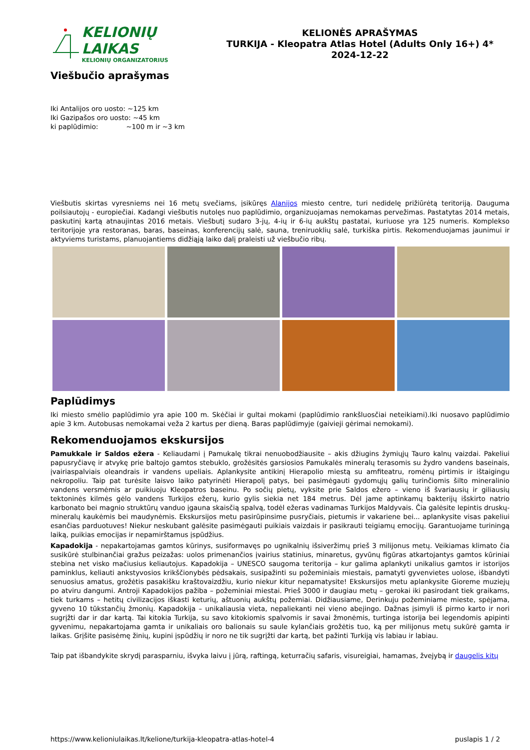KELIONIŲ LAIKAS
KELIONIŲ ORGANIZATORIUS
KELIONĖS APRAŠYMAS
TURKIJA - Kleopatra Atlas Hotel (Adults Only 16+) 4*
2024-12-22
Viešbučio aprašymas
Iki Antalijos oro uosto: ~125 km
Iki Gazipašos oro uosto: ~45 km
ki paplūdimio: ~100 m ir ~3 km
Viešbutis skirtas vyresniems nei 16 metų svečiams, įsikūręs Alanijos miesto centre, turi nedidelę prižiūrėtą teritoriją. Dauguma poilsiautojų - europiečiai. Kadangi viešbutis nutolęs nuo paplūdimio, organizuojamas nemokamas pervežimas. Pastatytas 2014 metais, paskutinį kartą atnaujintas 2016 metais. Viešbutį sudaro 3-jų, 4-ių ir 6-ių aukštų pastatai, kuriuose yra 125 numeris. Komplekso teritorijoje yra restoranas, baras, baseinas, konferencijų salė, sauna, treniruoklių salė, turkiška pirtis. Rekomenduojamas jaunimui ir aktyviems turistams, planuojantiems didžiąją laiko dalį praleisti už viešbučio ribų.
Paplūdimys
Iki miesto smėlio paplūdimio yra apie 100 m. Skėčiai ir gultai mokami (paplūdimio rankšluosčiai neteikiami).Iki nuosavo paplūdimio apie 3 km. Autobusas nemokamai veža 2 kartus per dieną. Baras paplūdimyje (gaivieji gėrimai nemokami).
Rekomenduojamos ekskursijos
Pamukkale ir Saldos ežera - Keliaudami į Pamukalę tikrai nenuobodžiausite – akis džiugins žymiųjų Tauro kalnų vaizdai. Pakeliui papusryčiavę ir atvykę prie baltojo gamtos stebuklo, grožėsitės garsiosios Pamukalės mineralų terasomis su žydro vandens baseinais, įvairiaspalviais oleandrais ir vandens upeliais. Aplankysite antikinį Hierapolio miestą su amfiteatru, romėnų pirtimis ir ištaigingu nekropoliu. Taip pat turėsite laisvo laiko patyrinėti Hierapolį patys, bei pasimėgauti gydomųjų galių turinčiomis šilto mineralinio vandens versmėmis ar puikiuoju Kleopatros baseinu. Po sočių pietų, vyksite prie Saldos ežero – vieno iš švariausių ir giliausių tektoninės kilmės gėlo vandens Turkijos ežerų, kurio gylis siekia net 184 metrus. Dėl jame aptinkamų bakterijų išskirto natrio karbonato bei magnio struktūrų vanduo įgauna skaisčią spalvą, todėl ežeras vadinamas Turkijos Maldyvais. Čia galėsite lepintis druskų- mineralų kaukėmis bei maudynėmis. Ekskursijos metu pasirūpinsime pusryčiais, pietumis ir vakariene bei... aplankysite visas pakeliui esančias parduotuves! Niekur neskubant galėsite pasimėgauti puikiais vaizdais ir pasikrauti teigiamų emocijų. Garantuojame turiningą laiką, puikias emocijas ir nepamirštamus įspūdžius.
Kapadokija - nepakartojamas gamtos kūrinys, susiformavęs po ugnikalnių išsiveržimų prieš 3 milijonus metų. Veikiamas klimato čia susikūrė stulbinančiai gražus peizažas: uolos primenančios įvairius statinius, minaretus, gyvūnų figūras atkartojantys gamtos kūriniai stebina net visko mačiusius keliautojus. Kapadokija – UNESCO saugoma teritorija – kur galima aplankyti unikalius gamtos ir istorijos paminklus, keliauti ankstyvosios krikščionybės pėdsakais, susipažinti su požeminiais miestais, pamatyti gyvenvietes uolose, išbandyti senuosius amatus, grožėtis pasakišku kraštovaizdžiu, kurio niekur kitur nepamatysite! Ekskursijos metu aplankysite Gioreme muziejų po atviru dangumi. Antroji Kapadokijos pažiba – požeminiai miestai. Prieš 3000 ir daugiau metų – gerokai iki pasirodant tiek graikams, tiek turkams – hetitų civilizacijos iškasti keturių, aštuonių aukštų požemiai. Didžiausiame, Derinkuju požeminiame mieste, spėjama, gyveno 10 tūkstančių žmonių. Kapadokija – unikaliausia vieta, nepaliekanti nei vieno abejingo. Dažnas įsimyli iš pirmo karto ir nori sugrįžti dar ir dar kartą. Tai kitokia Turkija, su savo kitokiomis spalvomis ir savai žmonėmis, turtinga istorija bei legendomis apipinti gyvenimu, nepakartojama gamta ir unikaliais oro balionais su saule kylančiais grožėtis tuo, ką per milijonus metų sukūrė gamta ir laikas. Grįšite pasisėmę žinių, kupini įspūdžių ir noro ne tik sugrįžti dar kartą, bet pažinti Turkiją vis labiau ir labiau.
Taip pat išbandykite skrydį parasparniu, išvyka laivu į jūrą, raftingą, keturračių safaris, visureigiai, hamamas, žvejybą ir daugelis kitų
https://www.kelioniulaikas.lt/kelione/turkija-kleopatra-atlas-hotel-4 puslapis 1 / 2